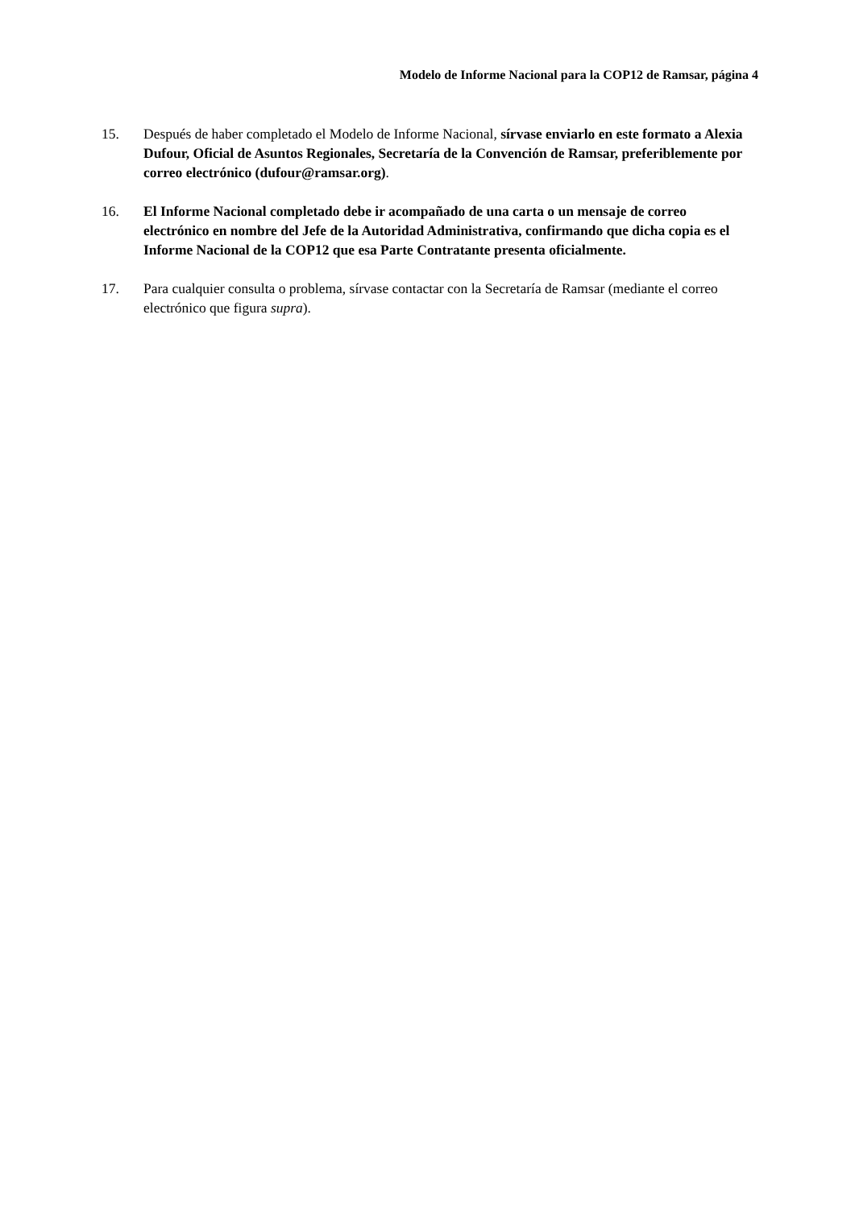Modelo de Informe Nacional para la COP12 de Ramsar, página 4
15. Después de haber completado el Modelo de Informe Nacional, sírvase enviarlo en este formato a Alexia Dufour, Oficial de Asuntos Regionales, Secretaría de la Convención de Ramsar, preferiblemente por correo electrónico (dufour@ramsar.org).
16. El Informe Nacional completado debe ir acompañado de una carta o un mensaje de correo electrónico en nombre del Jefe de la Autoridad Administrativa, confirmando que dicha copia es el Informe Nacional de la COP12 que esa Parte Contratante presenta oficialmente.
17. Para cualquier consulta o problema, sírvase contactar con la Secretaría de Ramsar (mediante el correo electrónico que figura supra).